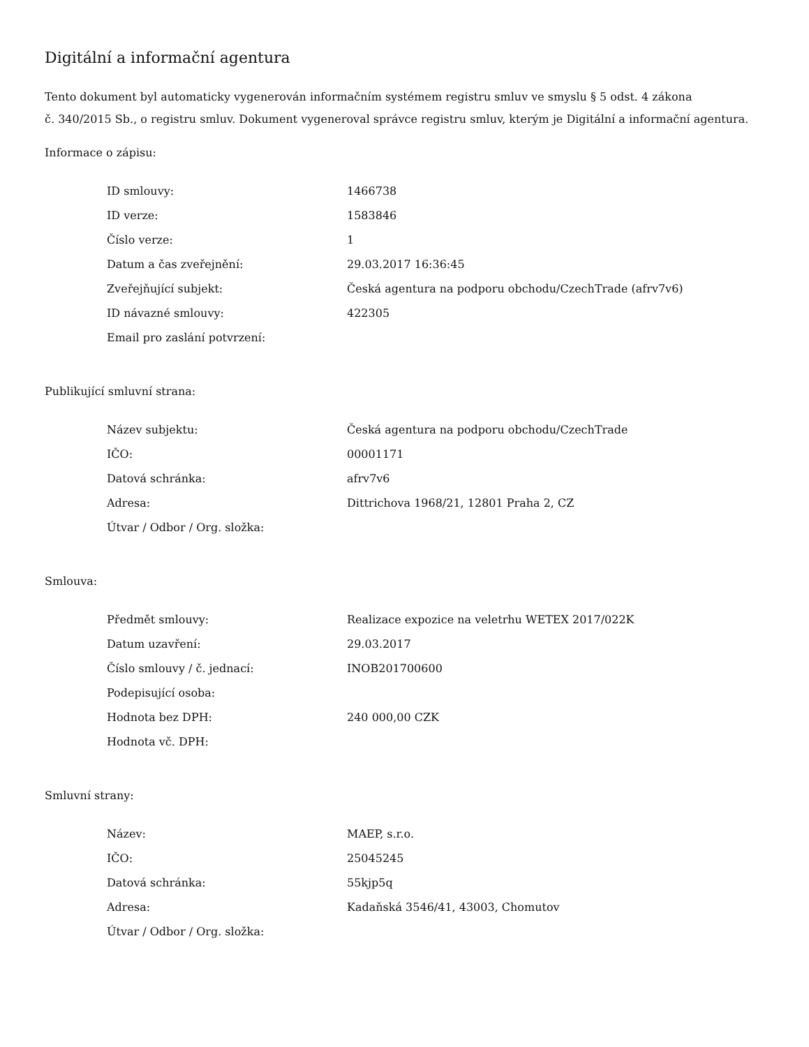Digitální a informační agentura
Tento dokument byl automaticky vygenerován informačním systémem registru smluv ve smyslu § 5 odst. 4 zákona
č. 340/2015 Sb., o registru smluv. Dokument vygeneroval správce registru smluv, kterým je Digitální a informační agentura.
Informace o zápisu:
| ID smlouvy: | 1466738 |
| ID verze: | 1583846 |
| Číslo verze: | 1 |
| Datum a čas zveřejnění: | 29.03.2017 16:36:45 |
| Zveřejňující subjekt: | Česká agentura na podporu obchodu/CzechTrade (afrv7v6) |
| ID návazné smlouvy: | 422305 |
| Email pro zaslání potvrzení: | |
Publikující smluvní strana:
| Název subjektu: | Česká agentura na podporu obchodu/CzechTrade |
| IČO: | 00001171 |
| Datová schránka: | afrv7v6 |
| Adresa: | Dittrichova 1968/21, 12801 Praha 2, CZ |
| Útvar / Odbor / Org. složka: | |
Smlouva:
| Předmět smlouvy: | Realizace expozice na veletrhu WETEX 2017/022K |
| Datum uzavření: | 29.03.2017 |
| Číslo smlouvy / č. jednací: | INOB201700600 |
| Podepisující osoba: | |
| Hodnota bez DPH: | 240 000,00 CZK |
| Hodnota vč. DPH: | |
Smluvní strany:
| Název: | MAEP, s.r.o. |
| IČO: | 25045245 |
| Datová schránka: | 55kjp5q |
| Adresa: | Kadaňská 3546/41, 43003, Chomutov |
| Útvar / Odbor / Org. složka: | |